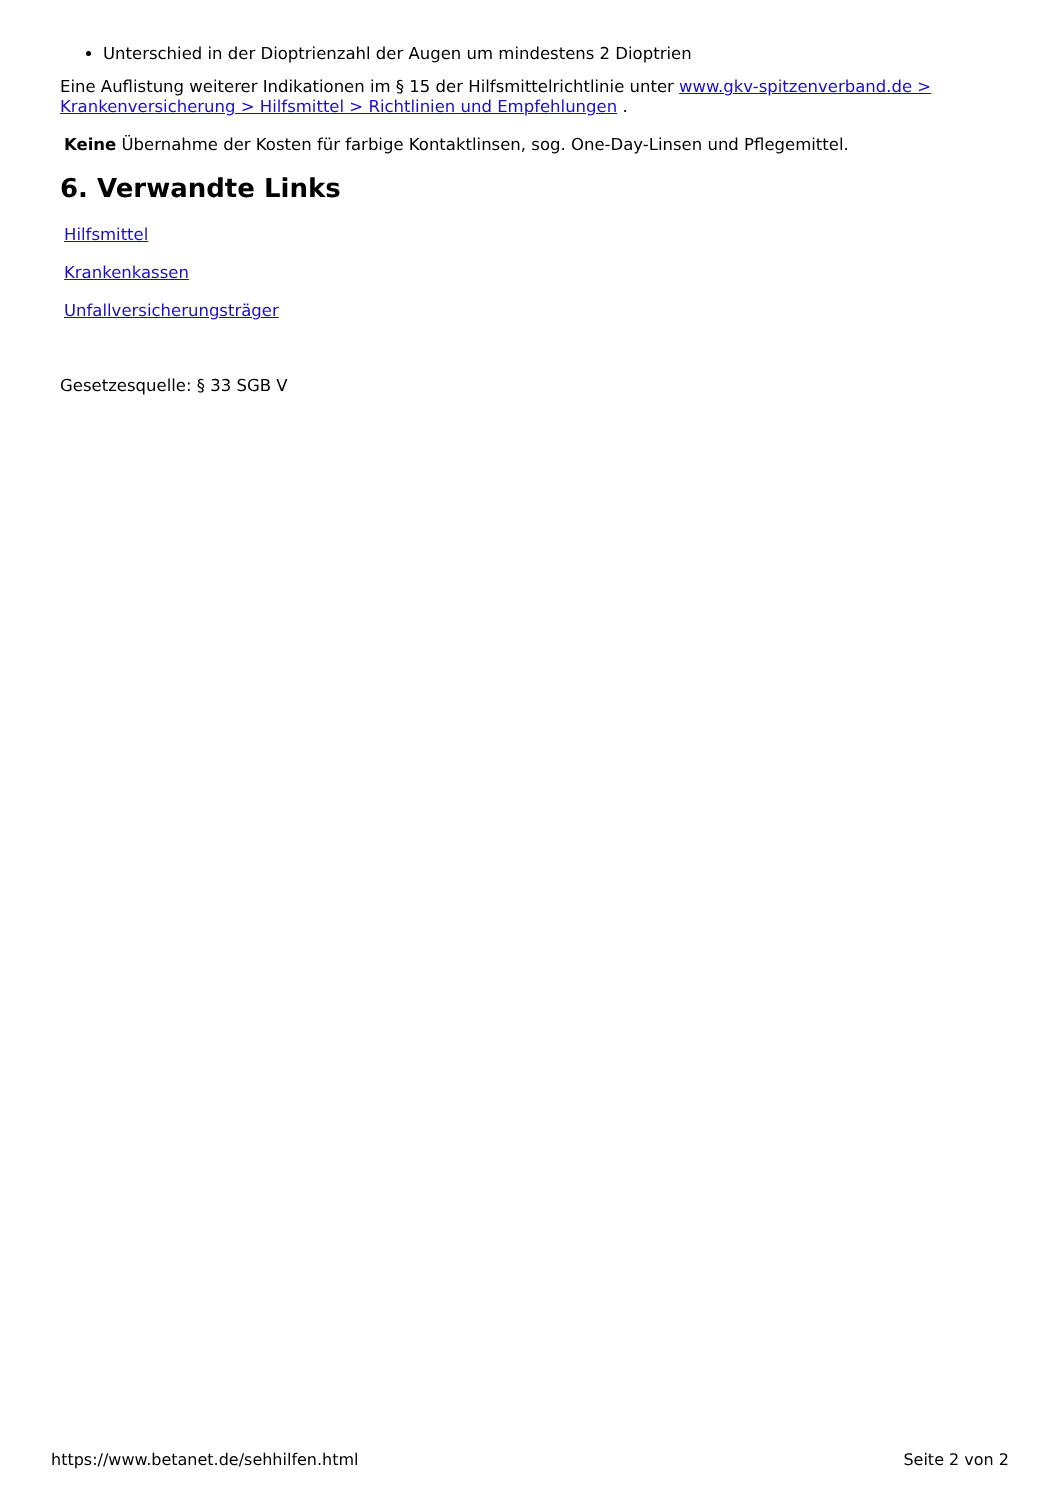Unterschied in der Dioptrienzahl der Augen um mindestens 2 Dioptrien
Eine Auflistung weiterer Indikationen im § 15 der Hilfsmittelrichtlinie unter www.gkv-spitzenverband.de > Krankenversicherung > Hilfsmittel > Richtlinien und Empfehlungen .
Keine Übernahme der Kosten für farbige Kontaktlinsen, sog. One-Day-Linsen und Pflegemittel.
6. Verwandte Links
Hilfsmittel
Krankenkassen
Unfallversicherungsträger
Gesetzesquelle: § 33 SGB V
https://www.betanet.de/sehhilfen.html Seite 2 von 2